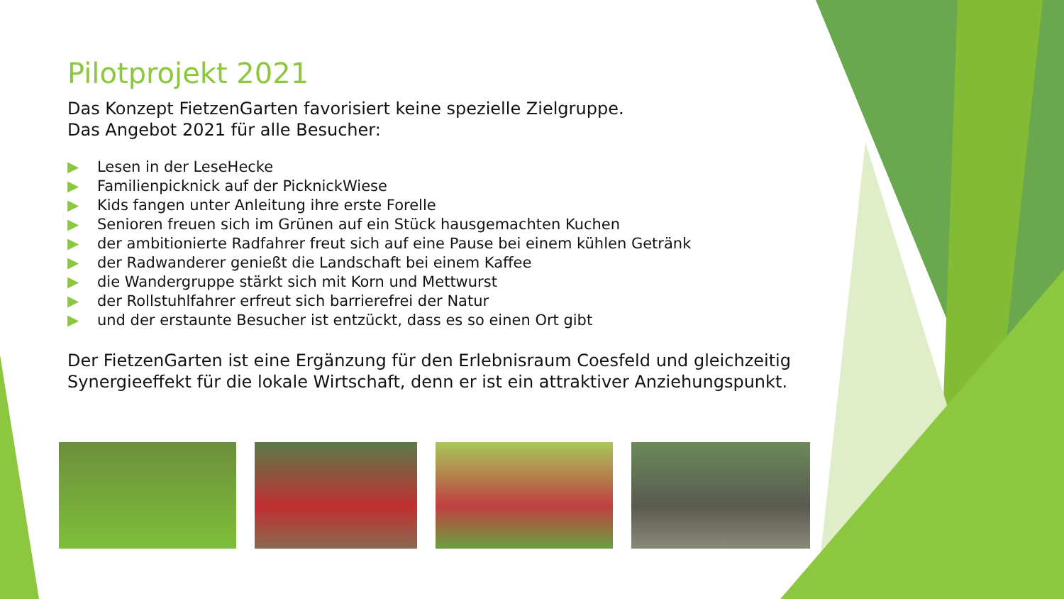Pilotprojekt 2021
Das Konzept FietzenGarten favorisiert keine spezielle Zielgruppe.
Das Angebot 2021 für alle Besucher:
▶ Lesen in der LeseHecke
▶ Familienpicknick auf der PicknickWiese
▶ Kids fangen unter Anleitung ihre erste Forelle
▶ Senioren freuen sich im Grünen auf ein Stück hausgemachten Kuchen
▶ der ambitionierte Radfahrer freut sich auf eine Pause bei einem kühlen Getränk
▶ der Radwanderer genießt die Landschaft bei einem Kaffee
▶ die Wandergruppe stärkt sich mit Korn und Mettwurst
▶ der Rollstuhlfahrer erfreut sich barrierefrei der Natur
▶ und der erstaunte Besucher ist entzückt, dass es so einen Ort gibt
Der FietzenGarten ist eine Ergänzung für den Erlebnisraum Coesfeld und gleichzeitig Synergieeffekt für die lokale Wirtschaft, denn er ist ein attraktiver Anziehungspunkt.